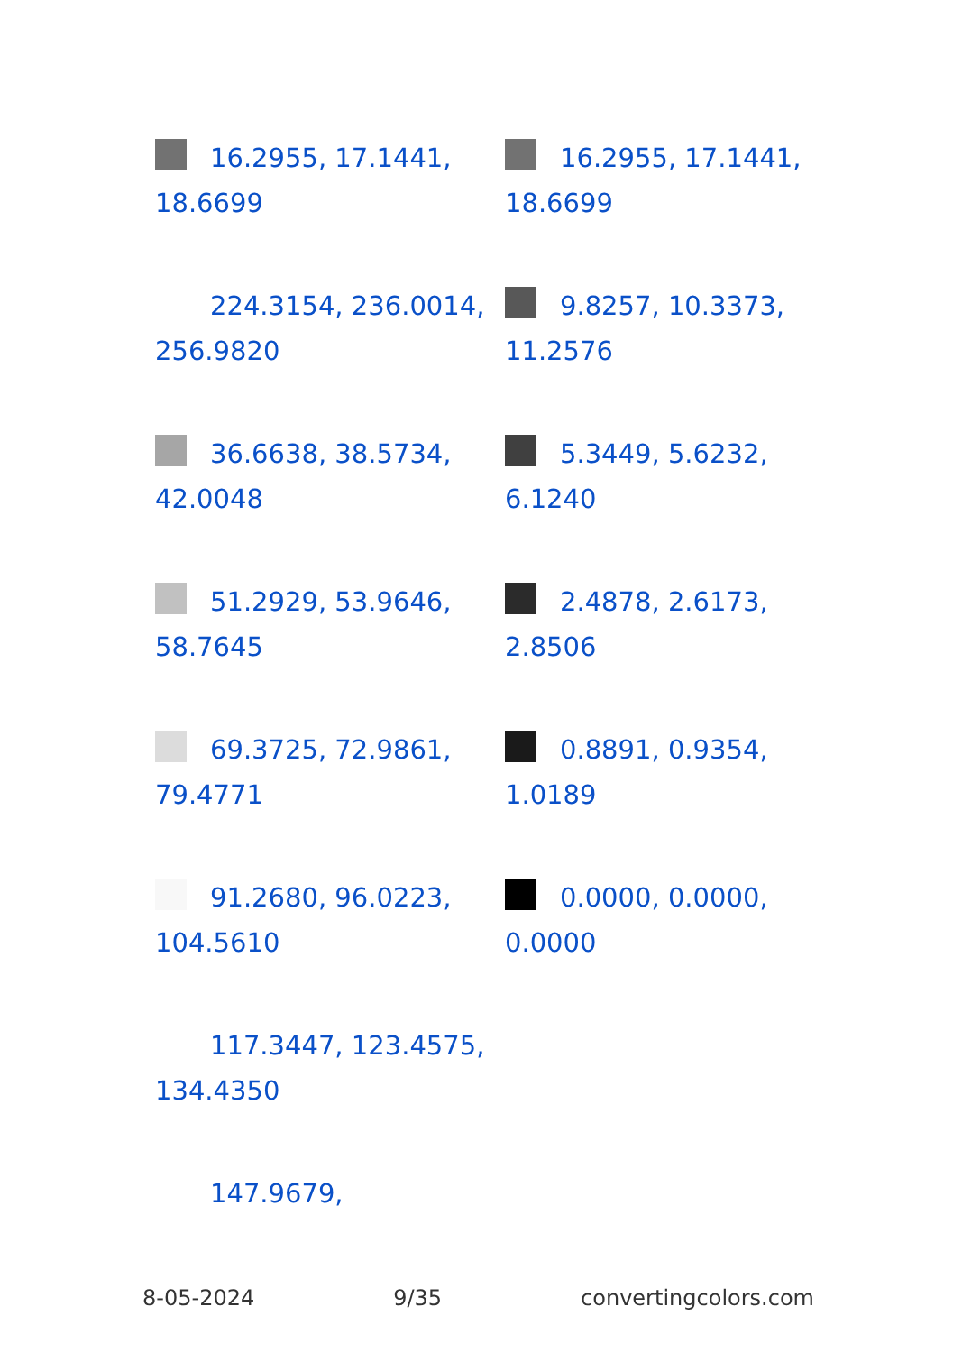16.2955, 17.1441, 18.6699
16.2955, 17.1441, 18.6699
224.3154, 236.0014, 256.9820
9.8257, 10.3373, 11.2576
36.6638, 38.5734, 42.0048
5.3449, 5.6232, 6.1240
51.2929, 53.9646, 58.7645
2.4878, 2.6173, 2.8506
69.3725, 72.9861, 79.4771
0.8891, 0.9354, 1.0189
91.2680, 96.0223, 104.5610
0.0000, 0.0000, 0.0000
117.3447, 123.4575, 134.4350
147.9679,
8-05-2024 9/35 convertingcolors.com